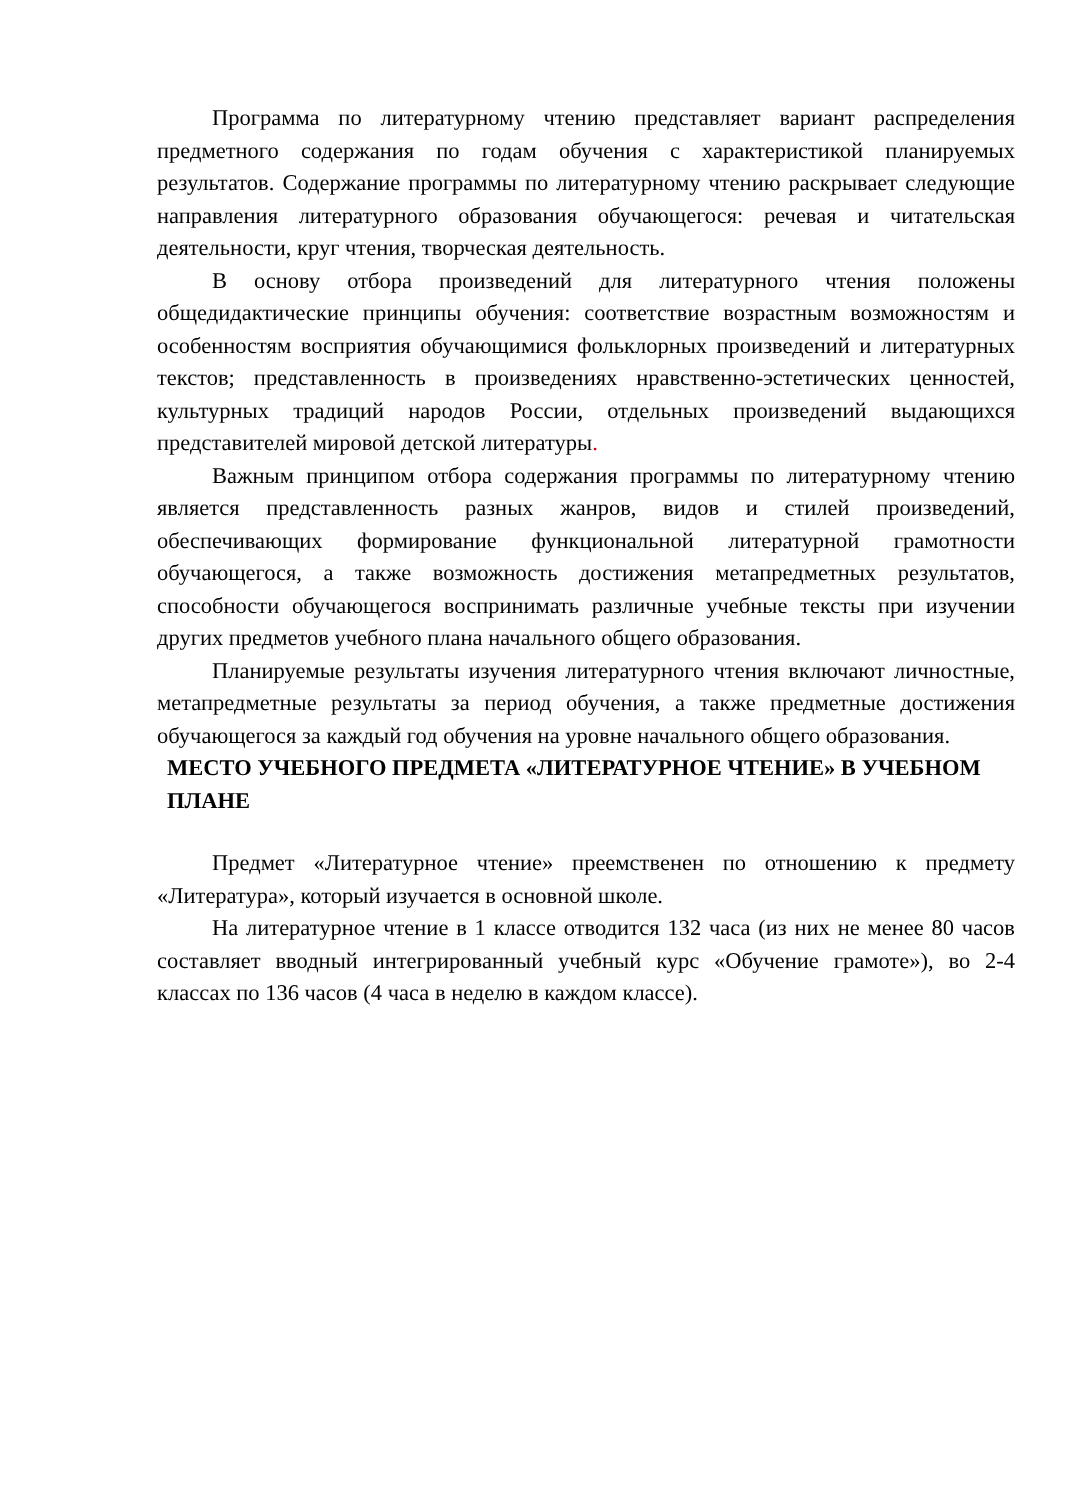Программа по литературному чтению представляет вариант распределения предметного содержания по годам обучения с характеристикой планируемых результатов. Содержание программы по литературному чтению раскрывает следующие направления литературного образования обучающегося: речевая и читательская деятельности, круг чтения, творческая деятельность.
В основу отбора произведений для литературного чтения положены общедидактические принципы обучения: соответствие возрастным возможностям и особенностям восприятия обучающимися фольклорных произведений и литературных текстов; представленность в произведениях нравственно-эстетических ценностей, культурных традиций народов России, отдельных произведений выдающихся представителей мировой детской литературы.
Важным принципом отбора содержания программы по литературному чтению является представленность разных жанров, видов и стилей произведений, обеспечивающих формирование функциональной литературной грамотности обучающегося, а также возможность достижения метапредметных результатов, способности обучающегося воспринимать различные учебные тексты при изучении других предметов учебного плана начального общего образования.
Планируемые результаты изучения литературного чтения включают личностные, метапредметные результаты за период обучения, а также предметные достижения обучающегося за каждый год обучения на уровне начального общего образования.
МЕСТО УЧЕБНОГО ПРЕДМЕТА «ЛИТЕРАТУРНОЕ ЧТЕНИЕ» В УЧЕБНОМ ПЛАНЕ
Предмет «Литературное чтение» преемственен по отношению к предмету «Литература», который изучается в основной школе.
На литературное чтение в 1 классе отводится 132 часа (из них не менее 80 часов составляет вводный интегрированный учебный курс «Обучение грамоте»), во 2-4 классах по 136 часов (4 часа в неделю в каждом классе).